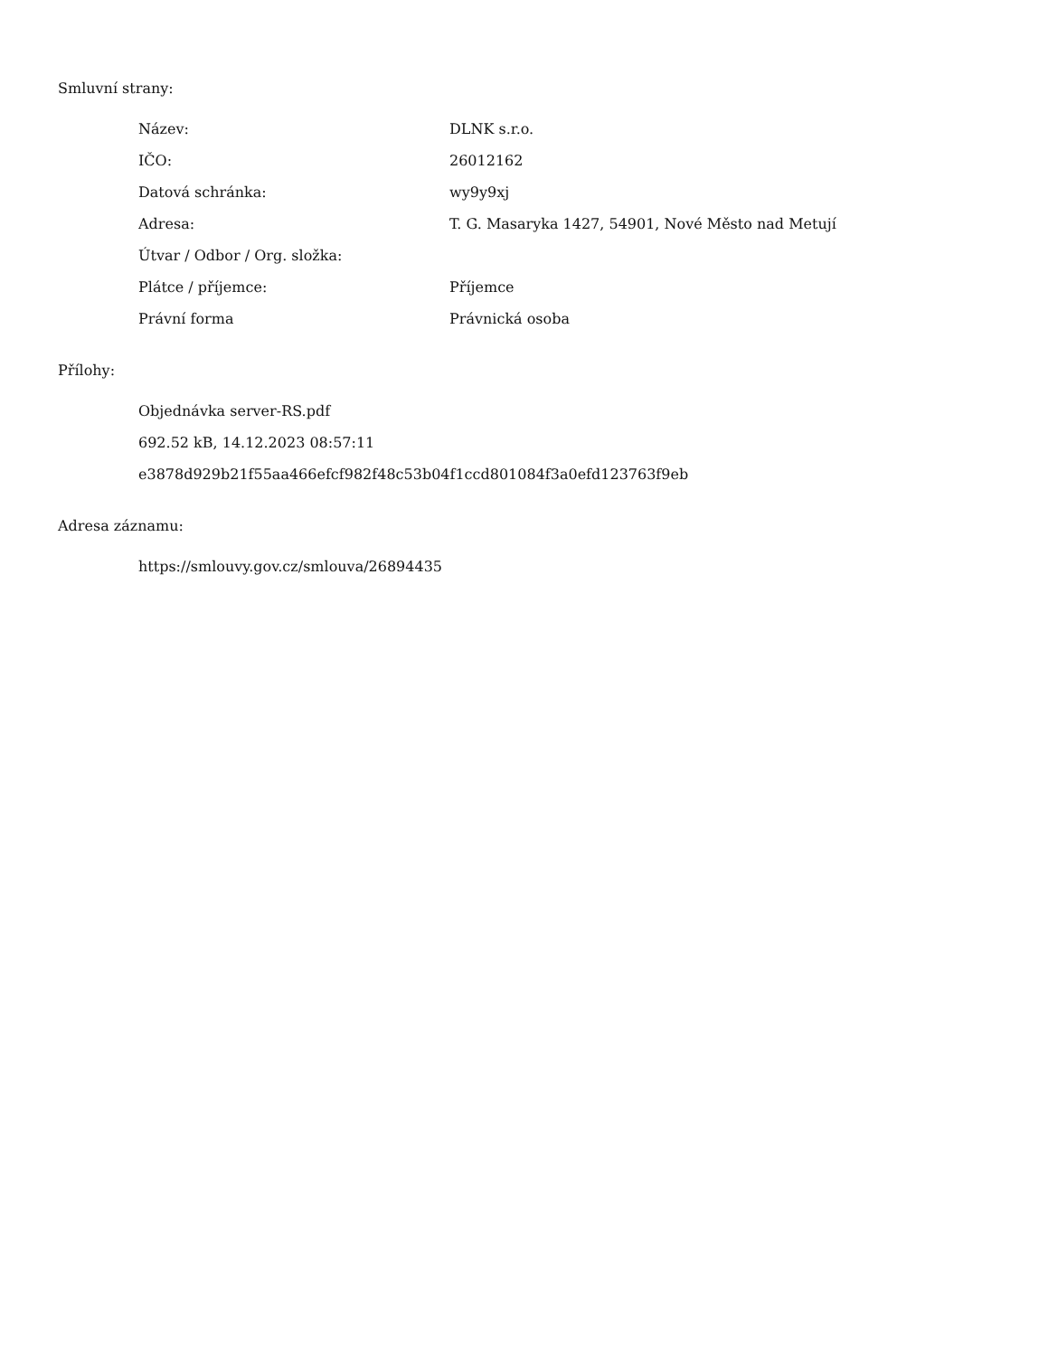Smluvní strany:
| Název: | DLNK s.r.o. |
| IČO: | 26012162 |
| Datová schránka: | wy9y9xj |
| Adresa: | T. G. Masaryka 1427, 54901, Nové Město nad Metují |
| Útvar / Odbor / Org. složka: | |
| Plátce / příjemce: | Příjemce |
| Právní forma | Právnická osoba |
Přílohy:
Objednávka server-RS.pdf
692.52 kB, 14.12.2023 08:57:11
e3878d929b21f55aa466efcf982f48c53b04f1ccd801084f3a0efd123763f9eb
Adresa záznamu:
https://smlouvy.gov.cz/smlouva/26894435